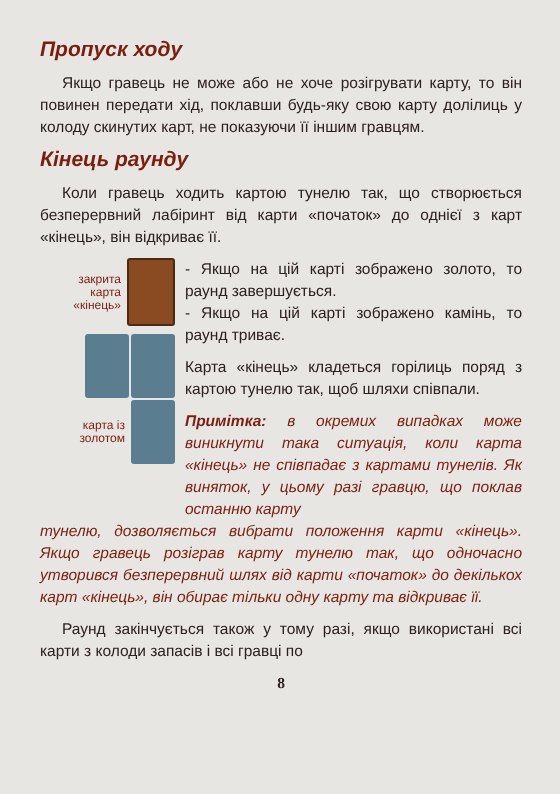Пропуск ходу
Якщо гравець не може або не хоче розігрувати карту, то він повинен передати хід, поклавши будь-яку свою карту долілиць у колоду скинутих карт, не показуючи її іншим гравцям.
Кінець раунду
Коли гравець ходить картою тунелю так, що створюється безперервний лабіринт від карти «початок» до однієї з карт «кінець», він відкриває її.
закрита
карта
«кінець»
карта із
золотом
- Якщо на цій карті зображено золото, то раунд завершується.
- Якщо на цій карті зображено камінь, то раунд триває.
Карта «кінець» кладеться горілиць поряд з картою тунелю так, щоб шляхи співпали.
Примітка: в окремих випадках може виникнути така ситуація, коли карта «кінець» не співпадає з картами тунелів. Як виняток, у цьому разі гравцю, що поклав останню карту
тунелю, дозволяється вибрати положення карти «кінець». Якщо гравець розіграв карту тунелю так, що одночасно утворився безперервний шлях від карти «початок» до декількох карт «кінець», він обирає тільки одну карту та відкриває її.
Раунд закінчується також у тому разі, якщо використані всі карти з колоди запасів і всі гравці по
8